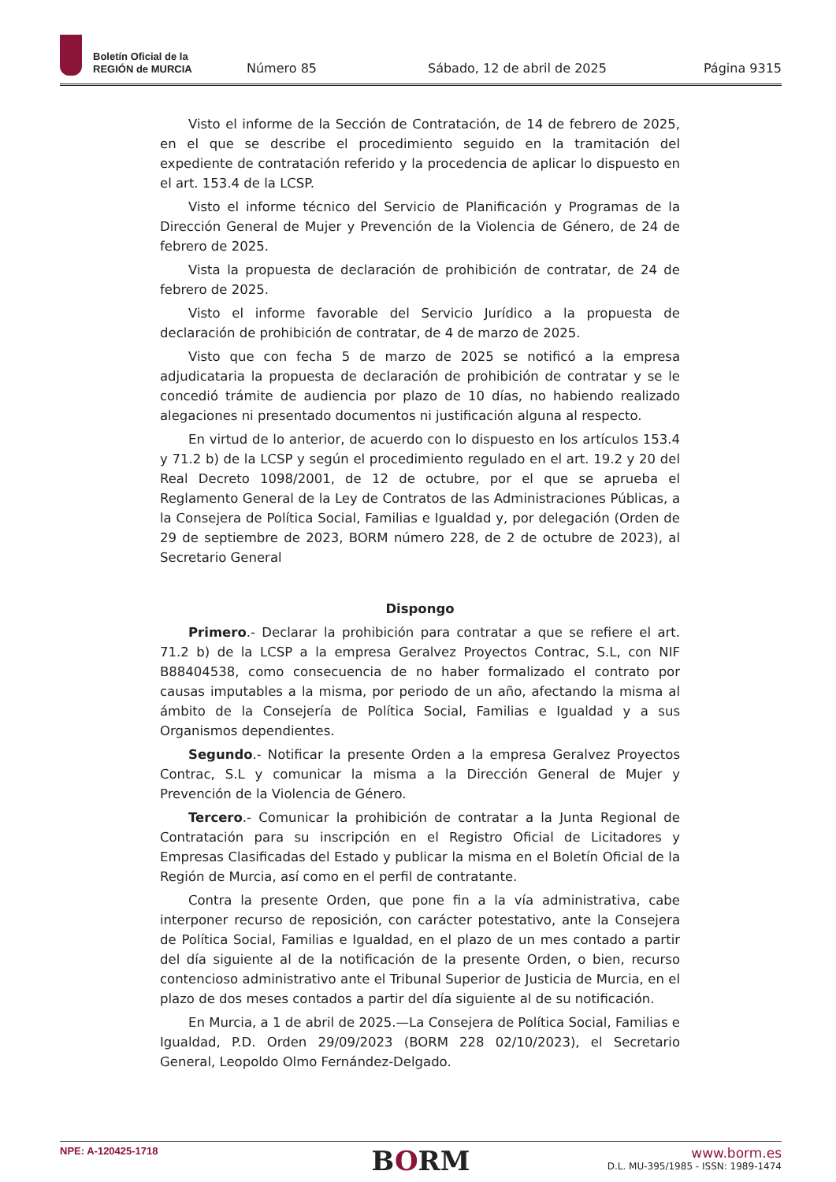Boletín Oficial de la
REGIÓN de MURCIA
Número 85 Sábado, 12 de abril de 2025 Página 9315
Visto el informe de la Sección de Contratación, de 14 de febrero de 2025, en el que se describe el procedimiento seguido en la tramitación del expediente de contratación referido y la procedencia de aplicar lo dispuesto en el art. 153.4 de la LCSP.
Visto el informe técnico del Servicio de Planificación y Programas de la Dirección General de Mujer y Prevención de la Violencia de Género, de 24 de febrero de 2025.
Vista la propuesta de declaración de prohibición de contratar, de 24 de febrero de 2025.
Visto el informe favorable del Servicio Jurídico a la propuesta de declaración de prohibición de contratar, de 4 de marzo de 2025.
Visto que con fecha 5 de marzo de 2025 se notificó a la empresa adjudicataria la propuesta de declaración de prohibición de contratar y se le concedió trámite de audiencia por plazo de 10 días, no habiendo realizado alegaciones ni presentado documentos ni justificación alguna al respecto.
En virtud de lo anterior, de acuerdo con lo dispuesto en los artículos 153.4 y 71.2 b) de la LCSP y según el procedimiento regulado en el art. 19.2 y 20 del Real Decreto 1098/2001, de 12 de octubre, por el que se aprueba el Reglamento General de la Ley de Contratos de las Administraciones Públicas, a la Consejera de Política Social, Familias e Igualdad y, por delegación (Orden de 29 de septiembre de 2023, BORM número 228, de 2 de octubre de 2023), al Secretario General
Dispongo
Primero.- Declarar la prohibición para contratar a que se refiere el art. 71.2 b) de la LCSP a la empresa Geralvez Proyectos Contrac, S.L, con NIF B88404538, como consecuencia de no haber formalizado el contrato por causas imputables a la misma, por periodo de un año, afectando la misma al ámbito de la Consejería de Política Social, Familias e Igualdad y a sus Organismos dependientes.
Segundo.- Notificar la presente Orden a la empresa Geralvez Proyectos Contrac, S.L y comunicar la misma a la Dirección General de Mujer y Prevención de la Violencia de Género.
Tercero.- Comunicar la prohibición de contratar a la Junta Regional de Contratación para su inscripción en el Registro Oficial de Licitadores y Empresas Clasificadas del Estado y publicar la misma en el Boletín Oficial de la Región de Murcia, así como en el perfil de contratante.
Contra la presente Orden, que pone fin a la vía administrativa, cabe interponer recurso de reposición, con carácter potestativo, ante la Consejera de Política Social, Familias e Igualdad, en el plazo de un mes contado a partir del día siguiente al de la notificación de la presente Orden, o bien, recurso contencioso administrativo ante el Tribunal Superior de Justicia de Murcia, en el plazo de dos meses contados a partir del día siguiente al de su notificación.
En Murcia, a 1 de abril de 2025.—La Consejera de Política Social, Familias e Igualdad, P.D. Orden 29/09/2023 (BORM 228 02/10/2023), el Secretario General, Leopoldo Olmo Fernández-Delgado.
NPE: A-120425-1718
BORM
www.borm.es
D.L. MU-395/1985 - ISSN: 1989-1474